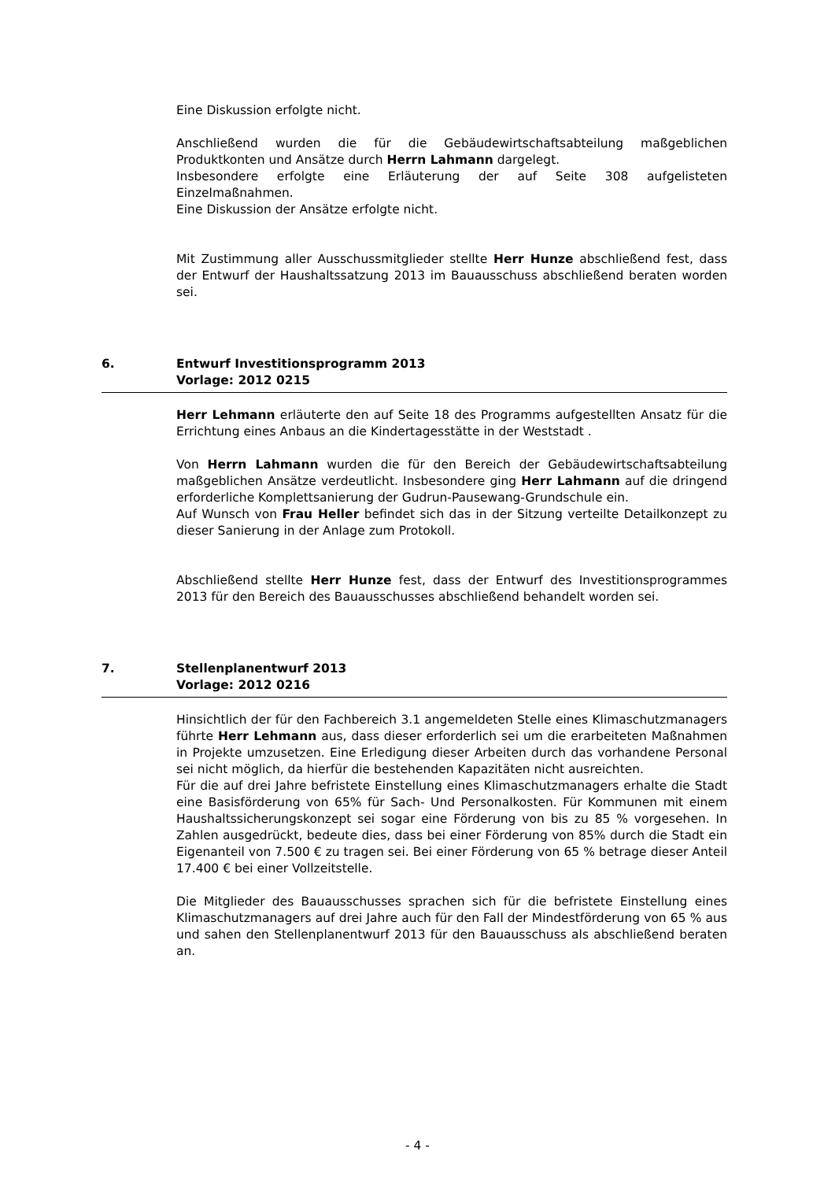Eine Diskussion erfolgte nicht.
Anschließend wurden die für die Gebäudewirtschaftsabteilung maßgeblichen Produktkonten und Ansätze durch Herrn Lahmann dargelegt.
Insbesondere erfolgte eine Erläuterung der auf Seite 308 aufgelisteten Einzelmaßnahmen.
Eine Diskussion der Ansätze erfolgte nicht.
Mit Zustimmung aller Ausschussmitglieder stellte Herr Hunze abschließend fest, dass der Entwurf der Haushaltssatzung 2013 im Bauausschuss abschließend beraten worden sei.
6. Entwurf Investitionsprogramm 2013
Vorlage: 2012 0215
Herr Lehmann erläuterte den auf Seite 18 des Programms aufgestellten Ansatz für die Errichtung eines Anbaus an die Kindertagesstätte in der Weststadt .
Von Herrn Lahmann wurden die für den Bereich der Gebäudewirtschaftsabteilung maßgeblichen Ansätze verdeutlicht. Insbesondere ging Herr Lahmann auf die dringend erforderliche Komplettsanierung der Gudrun-Pausewang-Grundschule ein.
Auf Wunsch von Frau Heller befindet sich das in der Sitzung verteilte Detailkonzept zu dieser Sanierung in der Anlage zum Protokoll.
Abschließend stellte Herr Hunze fest, dass der Entwurf des Investitionsprogrammes 2013 für den Bereich des Bauausschusses abschließend behandelt worden sei.
7. Stellenplanentwurf 2013
Vorlage: 2012 0216
Hinsichtlich der für den Fachbereich 3.1 angemeldeten Stelle eines Klimaschutzmanagers führte Herr Lehmann aus, dass dieser erforderlich sei um die erarbeiteten Maßnahmen in Projekte umzusetzen. Eine Erledigung dieser Arbeiten durch das vorhandene Personal sei nicht möglich, da hierfür die bestehenden Kapazitäten nicht ausreichten.
Für die auf drei Jahre befristete Einstellung eines Klimaschutzmanagers erhalte die Stadt eine Basisförderung von 65% für Sach- Und Personalkosten. Für Kommunen mit einem Haushaltssicherungskonzept sei sogar eine Förderung von bis zu 85 % vorgesehen. In Zahlen ausgedrückt, bedeute dies, dass bei einer Förderung von 85% durch die Stadt ein Eigenanteil von 7.500 € zu tragen sei. Bei einer Förderung von 65 % betrage dieser Anteil 17.400 € bei einer Vollzeitstelle.
Die Mitglieder des Bauausschusses sprachen sich für die befristete Einstellung eines Klimaschutzmanagers auf drei Jahre auch für den Fall der Mindestförderung von 65 % aus und sahen den Stellenplanentwurf 2013 für den Bauausschuss als abschließend beraten an.
- 4 -